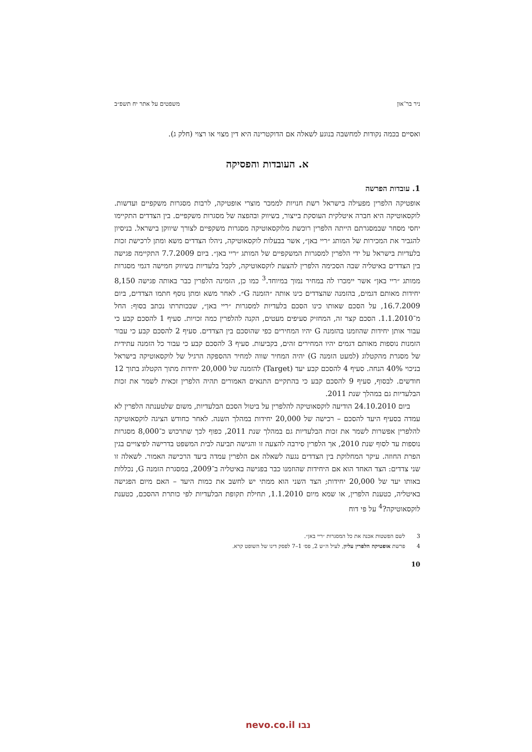ניר בר־און משפטים על אתר יח תשפ״ב
ואסיים בכמה נקודות למחשבה בנוגע לשאלה אם הדוקטרינה היא דין מצוי או רצוי (חלק ג).
א. העובדות והפסיקה
1. עובדות הפרשה
אופטיקה הלפרין מפעילה בישראל רשת חנויות לממכר מוצרי אופטיקה, לרבות מסגרות משקפיים ועדשות. לוקסאוטיקה היא חברה איטלקית העוסקת בייצור, בשיווק ובהפצה של מסגרות משקפיים. בין הצדדים התקיימו יחסי מסחר שבמסגרתם הייתה הלפרין רוכשת מלוקסאוטיקה מסגרות משקפיים לצורך שיווקן בישראל. בניסיון להגביר את המכירות של המותג ״ריי באן״, אשר בבעלות לוקסאוטיקה, ניהלו הצדדים משא ומתן לרכישת זכות בלעדיות בישראל על ידי הלפרין למסגרות המשקפיים של המותג ״ריי באן״. ביום 7.7.2009 התקיימה פגישה בין הצדדים באיטליה שבה הסכימה הלפרין להצעת לוקסאוטיקה, לקבל בלעדיות בשיווק חמישה דגמי מסגרות ממותג ״ריי באן״ אשר יימכרו לה במחיר נמוך במיוחד.<sup>3</sup> כמו כן, הזמינה הלפרין כבר באותה פגישה 8,150 יחידות מאותם דגמים, בהזמנה שהצדדים כינו אותה ״הזמנה G״. לאחר משא ומתן נוסף חתמו הצדדים, ביום 16.7.2009, על הסכם שאותו כינו הסכם בלעדיות למסגרות ״ריי באן״, שבכותרתו נכתב בסוף: החל מ־1.1.2010. הסכם קצר זה, המחזיק סעיפים מעטים, הקנה להלפרין כמה זכויות. סעיף 1 להסכם קבע כי עבור אותן יחידות שהוזמנו בהזמנה G יהיו המחירים כפי שהוסכם בין הצדדים. סעיף 2 להסכם קבע כי עבור הזמנות נוספות מאותם דגמים יהיו המחירים זהים, בקביעות. סעיף 3 להסכם קבע כי עבור כל הזמנה עתידית של מסגרת מהקטלוג (למעט הזמנה G) יהיה המחיר שווה למחיר ההספקה הרגיל של לוקסאוטיקה בישראל בניכוי 40% הנחה. סעיף 4 להסכם קבע יעד (Target) להזמנה של 20,000 יחידות מתוך הקטלוג בתוך 12 חודשים. לבסוף, סעיף 9 להסכם קבע כי בהתקיים התנאים האמורים תהיה הלפרין זכאית לשמר את זכות הבלעדיות גם במהלך שנת 2011.
ביום 24.10.2010 הודיעה לוקסאוטיקה להלפרין על ביטול הסכם הבלעדיות, משום שלטענתה הלפרין לא עמדה בסעיף היעד להסכם – רכישה של 20,000 יחידות במהלך השנה. לאחר כחודש הציגה לוקסאוטיקה להלפרין אפשרות לשמר את זכות הבלעדיות גם במהלך שנת 2011, כפוף לכך שתרכוש כ־8,000 מסגרות נוספות עד לסוף שנת 2010, אך הלפרין סירבה להצעה זו והגישה תביעה לבית המשפט בדרישה לפיצויים בגין הפרת החוזה. עיקר המחלוקת בין הצדדים נגעה לשאלה אם הלפרין עמדה ביעד הרכישה האמור. לשאלה זו שני צדדים: הצד האחד הוא אם היחידות שהוזמנו כבר בפגישה באיטליה ב־2009, במסגרת הזמנה G, נכללות באותו יעד של 20,000 יחידות; הצד השני הוא ממתי יש לחשב את כמות היעד – האם מיום הפגישה באיטליה, כטענת הלפרין, או שמא מיום 1.1.2010, תחילת תקופת הבלעדיות לפי כותרת ההסכם, כטענת לוקסאוטיקה?<sup>4</sup> על פי דוח
3 לשם הפשטות אכנה את כל המסגרות ״ריי באן״.
4 פרשת אופטיקה הלפרין עליון, לעיל ה״ש 2, פס׳ 1–7 לפסק דינו של השופט קרא.
10
נבו nevo.co.il